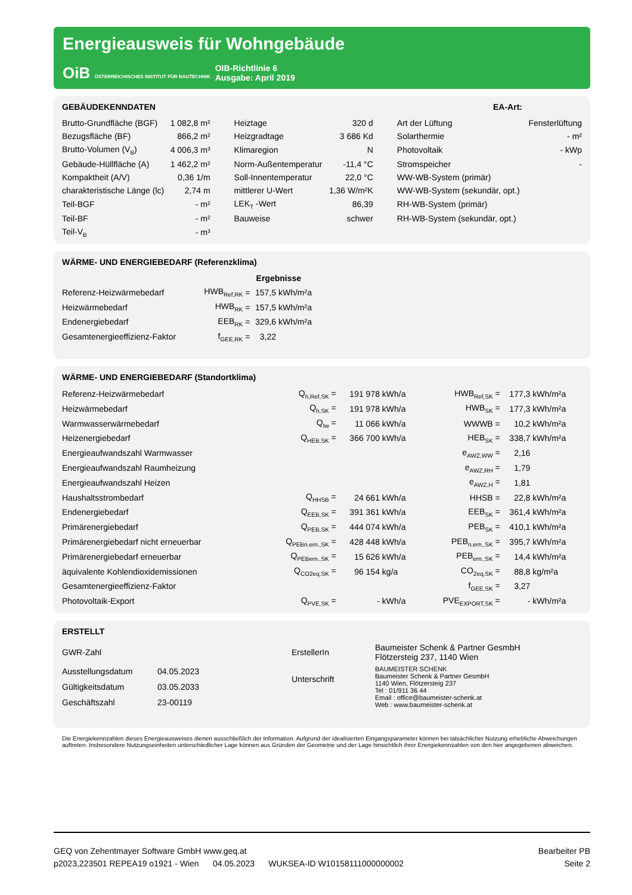Energieausweis für Wohngebäude
OiB ÖSTERREICHISCHES INSTITUT FÜR BAUTECHNIK
OIB-Richtlinie 6
Ausgabe: April 2019
GEBÄUDEKENNDATEN EA-Art:
| Brutto-Grundfläche (BGF) | 1 082,8 m² | Heiztage | 320 d | Art der Lüftung | Fensterlüftung |
| Bezugsfläche (BF) | 866,2 m² | Heizgradtage | 3 686 Kd | Solarthermie | - m² |
| Brutto-Volumen (V<sub>B</sub>) | 4 006,3 m³ | Klimaregion | N | Photovoltaik | - kWp |
| Gebäude-Hüllfläche (A) | 1 462,2 m² | Norm-Außentemperatur | -11,4 °C | Stromspeicher | - |
| Kompaktheit (A/V) | 0,36 1/m | Soll-Innentemperatur | 22,0 °C | WW-WB-System (primär) | |
| charakteristische Länge (lc) | 2,74 m | mittlerer U-Wert | 1,36 W/m²K | WW-WB-System (sekundär, opt.) | |
| Teil-BGF | - m² | LEK<sub>T</sub> -Wert | 86,39 | RH-WB-System (primär) | |
| Teil-BF | - m² | Bauweise | schwer | RH-WB-System (sekundär, opt.) | |
| Teil-V<sub>B</sub> | - m³ | | | | |
WÄRME- UND ENERGIEBEDARF (Referenzklima)
| | | | Ergebnisse | |
| Referenz-Heizwärmebedarf | HWB<sub>Ref,RK</sub> | = | 157,5 | kWh/m²a |
| Heizwärmebedarf | HWB<sub>RK</sub> | = | 157,5 | kWh/m²a |
| Endenergiebedarf | EEB<sub>RK</sub> | = | 329,6 | kWh/m²a |
| Gesamtenergieeffizienz-Faktor | f<sub>GEE,RK</sub> | = | 3,22 | |
WÄRME- UND ENERGIEBEDARF (Standortklima)
| Referenz-Heizwärmebedarf | Q<sub>h,Ref,SK</sub> = | 191 978 | kWh/a | HWB<sub>Ref,SK</sub> = | 177,3 | kWh/m²a |
| Heizwärmebedarf | Q<sub>h,SK</sub> = | 191 978 | kWh/a | HWB<sub>SK</sub> = | 177,3 | kWh/m²a |
| Warmwasserwärmebedarf | Q<sub>tw</sub> = | 11 066 | kWh/a | WWWB = | 10,2 | kWh/m²a |
| Heizenergiebedarf | Q<sub>HEB,SK</sub> = | 366 700 | kWh/a | HEB<sub>SK</sub> = | 338,7 | kWh/m²a |
| Energieaufwandszahl Warmwasser | | | | e<sub>AWZ,WW</sub> = | 2,16 | |
| Energieaufwandszahl Raumheizung | | | | e<sub>AWZ,RH</sub> = | 1,79 | |
| Energieaufwandszahl Heizen | | | | e<sub>AWZ,H</sub> = | 1,81 | |
| Haushaltsstrombedarf | Q<sub>HHSB</sub> = | 24 661 | kWh/a | HHSB = | 22,8 | kWh/m²a |
| Endenergiebedarf | Q<sub>EEB,SK</sub> = | 391 361 | kWh/a | EEB<sub>SK</sub> = | 361,4 | kWh/m²a |
| Primärenergiebedarf | Q<sub>PEB,SK</sub> = | 444 074 | kWh/a | PEB<sub>SK</sub> = | 410,1 | kWh/m²a |
| Primärenergiebedarf nicht erneuerbar | Q<sub>PEBn.ern.,SK</sub> = | 428 448 | kWh/a | PEB<sub>n.ern.,SK</sub> = | 395,7 | kWh/m²a |
| Primärenergiebedarf erneuerbar | Q<sub>PEBern.,SK</sub> = | 15 626 | kWh/a | PEB<sub>ern.,SK</sub> = | 14,4 | kWh/m²a |
| äquivalente Kohlendioxidemissionen | Q<sub>CO2eq,SK</sub> = | 96 154 | kg/a | CO<sub>2eq,SK</sub> = | 88,8 | kg/m²a |
| Gesamtenergieeffizienz-Faktor | | | | f<sub>GEE,SK</sub> = | 3,27 | |
| Photovoltaik-Export | Q<sub>PVE,SK</sub> = | - | kWh/a | PVE<sub>EXPORT,SK</sub> = | - | kWh/m²a |
ERSTELLT
| GWR-Zahl | | ErstellerIn | Baumeister Schenk & Partner GesmbH Flötzersteig 237, 1140 Wien |
| Ausstellungsdatum | 04.05.2023 | Unterschrift | BAUMEISTER SCHENK Baumeister Schenk & Partner GesmbH 1140 Wien, Flötzersteig 237 Tel : 01/911 36 44 Email : office@baumeister-schenk.at Web : www.baumeister-schenk.at |
| Gültigkeitsdatum | 03.05.2033 | | |
| Geschäftszahl | 23-00119 | | |
Die Energiekennzahlen dieses Energieausweises dienen ausschließlich der Information. Aufgrund der idealisierten Eingangsparameter können bei tatsächlicher Nutzung erhebliche Abweichungen auftreten. Insbesondere Nutzungseinheiten unterschiedlicher Lage können aus Gründen der Geometrie und der Lage hinsichtlich ihrer Energiekennzahlen von den hier angegebenen abweichen.
GEQ von Zehentmayer Software GmbH www.geq.at
p2023,223501 REPEA19 o1921 - Wien 04.05.2023 WUKSEA-ID W10158111000000002
Bearbeiter PB
Seite 2